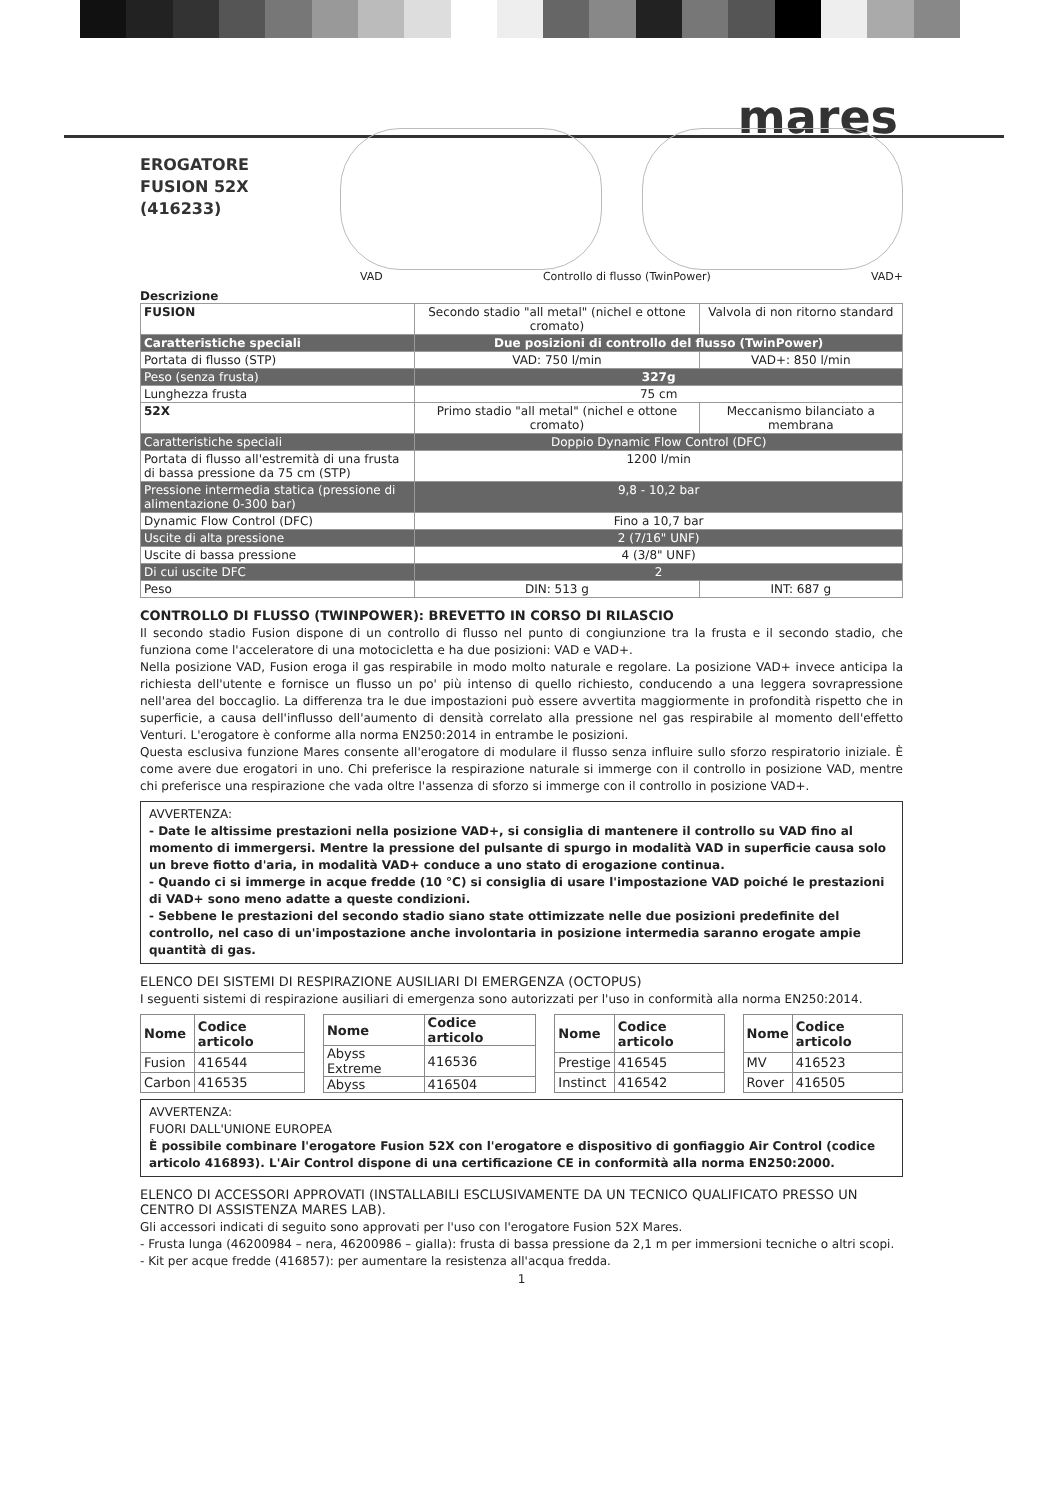mares
EROGATORE
FUSION 52X
(416233)
VAD Controllo di flusso (TwinPower) VAD+
Descrizione
| FUSION | Secondo stadio "all metal" (nichel e ottone cromato) | Valvola di non ritorno standard |
| Caratteristiche speciali | Due posizioni di controllo del flusso (TwinPower) | |
| Portata di flusso (STP) | VAD: 750 l/min | VAD+: 850 l/min |
| Peso (senza frusta) | 327g | |
| Lunghezza frusta | 75 cm | |
| 52X | Primo stadio "all metal" (nichel e ottone cromato) | Meccanismo bilanciato a membrana |
| Caratteristiche speciali | Doppio Dynamic Flow Control (DFC) | |
| Portata di flusso all'estremità di una frusta di bassa pressione da 75 cm (STP) | 1200 l/min | |
| Pressione intermedia statica (pressione di alimentazione 0-300 bar) | 9,8 - 10,2 bar | |
| Dynamic Flow Control (DFC) | Fino a 10,7 bar | |
| Uscite di alta pressione | 2 (7/16" UNF) | |
| Uscite di bassa pressione | 4 (3/8" UNF) | |
| Di cui uscite DFC | 2 | |
| Peso | DIN: 513 g | INT: 687 g |
CONTROLLO DI FLUSSO (TWINPOWER): BREVETTO IN CORSO DI RILASCIO
Il secondo stadio Fusion dispone di un controllo di flusso nel punto di congiunzione tra la frusta e il secondo stadio, che funziona come l'acceleratore di una motocicletta e ha due posizioni: VAD e VAD+.
Nella posizione VAD, Fusion eroga il gas respirabile in modo molto naturale e regolare. La posizione VAD+ invece anticipa la richiesta dell'utente e fornisce un flusso un po' più intenso di quello richiesto, conducendo a una leggera sovrapressione nell'area del boccaglio. La differenza tra le due impostazioni può essere avvertita maggiormente in profondità rispetto che in superficie, a causa dell'influsso dell'aumento di densità correlato alla pressione nel gas respirabile al momento dell'effetto Venturi. L'erogatore è conforme alla norma EN250:2014 in entrambe le posizioni.
Questa esclusiva funzione Mares consente all'erogatore di modulare il flusso senza influire sullo sforzo respiratorio iniziale. È come avere due erogatori in uno. Chi preferisce la respirazione naturale si immerge con il controllo in posizione VAD, mentre chi preferisce una respirazione che vada oltre l'assenza di sforzo si immerge con il controllo in posizione VAD+.
AVVERTENZA:
- Date le altissime prestazioni nella posizione VAD+, si consiglia di mantenere il controllo su VAD fino al momento di immergersi. Mentre la pressione del pulsante di spurgo in modalità VAD in superficie causa solo un breve fiotto d'aria, in modalità VAD+ conduce a uno stato di erogazione continua.
- Quando ci si immerge in acque fredde (10 °C) si consiglia di usare l'impostazione VAD poiché le prestazioni di VAD+ sono meno adatte a queste condizioni.
- Sebbene le prestazioni del secondo stadio siano state ottimizzate nelle due posizioni predefinite del controllo, nel caso di un'impostazione anche involontaria in posizione intermedia saranno erogate ampie quantità di gas.
ELENCO DEI SISTEMI DI RESPIRAZIONE AUSILIARI DI EMERGENZA (OCTOPUS)
I seguenti sistemi di respirazione ausiliari di emergenza sono autorizzati per l'uso in conformità alla norma EN250:2014.
| Nome | Codice articolo |
| --- | --- |
| Fusion | 416544 |
| Carbon | 416535 |
| Nome | Codice articolo |
| --- | --- |
| Abyss Extreme | 416536 |
| Abyss | 416504 |
| Nome | Codice articolo |
| --- | --- |
| Prestige | 416545 |
| Instinct | 416542 |
| Nome | Codice articolo |
| --- | --- |
| MV | 416523 |
| Rover | 416505 |
AVVERTENZA:
FUORI DALL'UNIONE EUROPEA
È possibile combinare l'erogatore Fusion 52X con l'erogatore e dispositivo di gonfiaggio Air Control (codice articolo 416893). L'Air Control dispone di una certificazione CE in conformità alla norma EN250:2000.
ELENCO DI ACCESSORI APPROVATI (INSTALLABILI ESCLUSIVAMENTE DA UN TECNICO QUALIFICATO PRESSO UN CENTRO DI ASSISTENZA MARES LAB).
Gli accessori indicati di seguito sono approvati per l'uso con l'erogatore Fusion 52X Mares.
- Frusta lunga (46200984 – nera, 46200986 – gialla): frusta di bassa pressione da 2,1 m per immersioni tecniche o altri scopi.
- Kit per acque fredde (416857): per aumentare la resistenza all'acqua fredda.
1